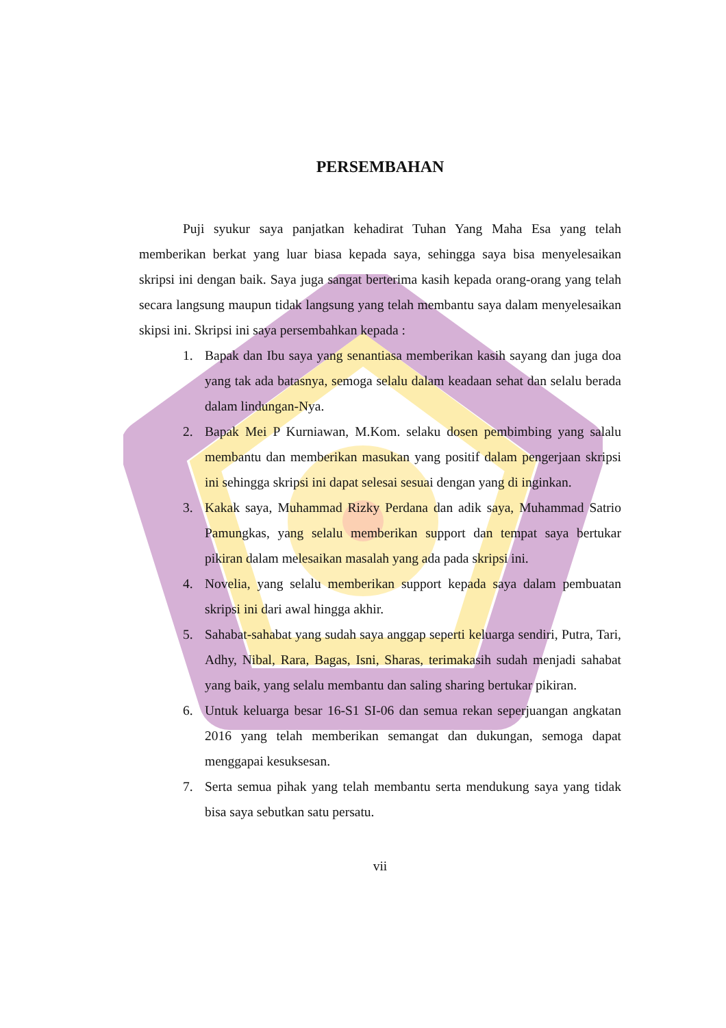PERSEMBAHAN
Puji syukur saya panjatkan kehadirat Tuhan Yang Maha Esa yang telah memberikan berkat yang luar biasa kepada saya, sehingga saya bisa menyelesaikan skripsi ini dengan baik. Saya juga sangat berterima kasih kepada orang-orang yang telah secara langsung maupun tidak langsung yang telah membantu saya dalam menyelesaikan skipsi ini. Skripsi ini saya persembahkan kepada :
1. Bapak dan Ibu saya yang senantiasa memberikan kasih sayang dan juga doa yang tak ada batasnya, semoga selalu dalam keadaan sehat dan selalu berada dalam lindungan-Nya.
2. Bapak Mei P Kurniawan, M.Kom. selaku dosen pembimbing yang salalu membantu dan memberikan masukan yang positif dalam pengerjaan skripsi ini sehingga skripsi ini dapat selesai sesuai dengan yang di inginkan.
3. Kakak saya, Muhammad Rizky Perdana dan adik saya, Muhammad Satrio Pamungkas, yang selalu memberikan support dan tempat saya bertukar pikiran dalam melesaikan masalah yang ada pada skripsi ini.
4. Novelia, yang selalu memberikan support kepada saya dalam pembuatan skripsi ini dari awal hingga akhir.
5. Sahabat-sahabat yang sudah saya anggap seperti keluarga sendiri, Putra, Tari, Adhy, Nibal, Rara, Bagas, Isni, Sharas, terimakasih sudah menjadi sahabat yang baik, yang selalu membantu dan saling sharing bertukar pikiran.
6. Untuk keluarga besar 16-S1 SI-06 dan semua rekan seperjuangan angkatan 2016 yang telah memberikan semangat dan dukungan, semoga dapat menggapai kesuksesan.
7. Serta semua pihak yang telah membantu serta mendukung saya yang tidak bisa saya sebutkan satu persatu.
vii